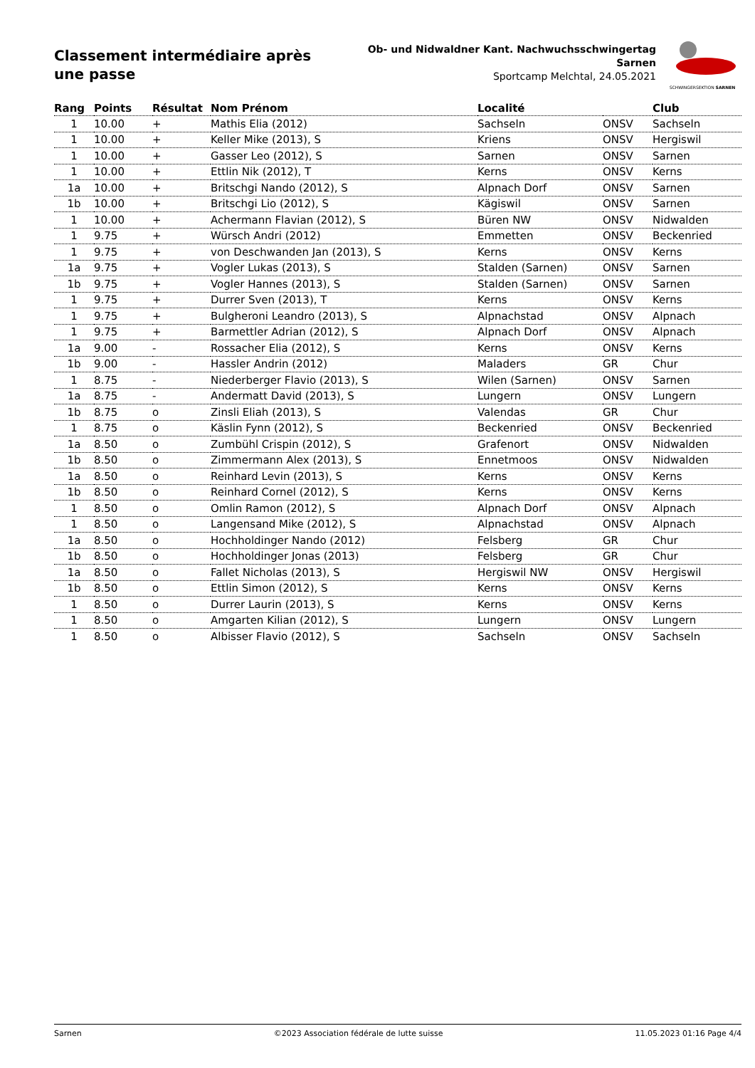Classement intermédiaire après une passe
Ob- und Nidwaldner Kant. Nachwuchsschwingertag
Sarnen
Sportcamp Melchtal, 24.05.2021
SCHWINGERSEKTION SARNEN
| Rang | Points | Résultat | Nom Prénom | Localité | | Club |
| --- | --- | --- | --- | --- | --- | --- |
| 1 | 10.00 | + | Mathis Elia (2012) | Sachseln | ONSV | Sachseln |
| 1 | 10.00 | + | Keller Mike (2013), S | Kriens | ONSV | Hergiswil |
| 1 | 10.00 | + | Gasser Leo (2012), S | Sarnen | ONSV | Sarnen |
| 1 | 10.00 | + | Ettlin Nik (2012), T | Kerns | ONSV | Kerns |
| 1a | 10.00 | + | Britschgi Nando (2012), S | Alpnach Dorf | ONSV | Sarnen |
| 1b | 10.00 | + | Britschgi Lio (2012), S | Kägiswil | ONSV | Sarnen |
| 1 | 10.00 | + | Achermann Flavian (2012), S | Büren NW | ONSV | Nidwalden |
| 1 | 9.75 | + | Würsch Andri (2012) | Emmetten | ONSV | Beckenried |
| 1 | 9.75 | + | von Deschwanden Jan (2013), S | Kerns | ONSV | Kerns |
| 1a | 9.75 | + | Vogler Lukas (2013), S | Stalden (Sarnen) | ONSV | Sarnen |
| 1b | 9.75 | + | Vogler Hannes (2013), S | Stalden (Sarnen) | ONSV | Sarnen |
| 1 | 9.75 | + | Durrer Sven (2013), T | Kerns | ONSV | Kerns |
| 1 | 9.75 | + | Bulgheroni Leandro (2013), S | Alpnachstad | ONSV | Alpnach |
| 1 | 9.75 | + | Barmettler Adrian (2012), S | Alpnach Dorf | ONSV | Alpnach |
| 1a | 9.00 | - | Rossacher Elia (2012), S | Kerns | ONSV | Kerns |
| 1b | 9.00 | - | Hassler Andrin (2012) | Maladers | GR | Chur |
| 1 | 8.75 | - | Niederberger Flavio (2013), S | Wilen (Sarnen) | ONSV | Sarnen |
| 1a | 8.75 | - | Andermatt David (2013), S | Lungern | ONSV | Lungern |
| 1b | 8.75 | o | Zinsli Eliah (2013), S | Valendas | GR | Chur |
| 1 | 8.75 | o | Käslin Fynn (2012), S | Beckenried | ONSV | Beckenried |
| 1a | 8.50 | o | Zumbühl Crispin (2012), S | Grafenort | ONSV | Nidwalden |
| 1b | 8.50 | o | Zimmermann Alex (2013), S | Ennetmoos | ONSV | Nidwalden |
| 1a | 8.50 | o | Reinhard Levin (2013), S | Kerns | ONSV | Kerns |
| 1b | 8.50 | o | Reinhard Cornel (2012), S | Kerns | ONSV | Kerns |
| 1 | 8.50 | o | Omlin Ramon (2012), S | Alpnach Dorf | ONSV | Alpnach |
| 1 | 8.50 | o | Langensand Mike (2012), S | Alpnachstad | ONSV | Alpnach |
| 1a | 8.50 | o | Hochholdinger Nando (2012) | Felsberg | GR | Chur |
| 1b | 8.50 | o | Hochholdinger Jonas (2013) | Felsberg | GR | Chur |
| 1a | 8.50 | o | Fallet Nicholas (2013), S | Hergiswil NW | ONSV | Hergiswil |
| 1b | 8.50 | o | Ettlin Simon (2012), S | Kerns | ONSV | Kerns |
| 1 | 8.50 | o | Durrer Laurin (2013), S | Kerns | ONSV | Kerns |
| 1 | 8.50 | o | Amgarten Kilian (2012), S | Lungern | ONSV | Lungern |
| 1 | 8.50 | o | Albisser Flavio (2012), S | Sachseln | ONSV | Sachseln |
Sarnen ©2023 Association fédérale de lutte suisse 11.05.2023 01:16 Page 4/4